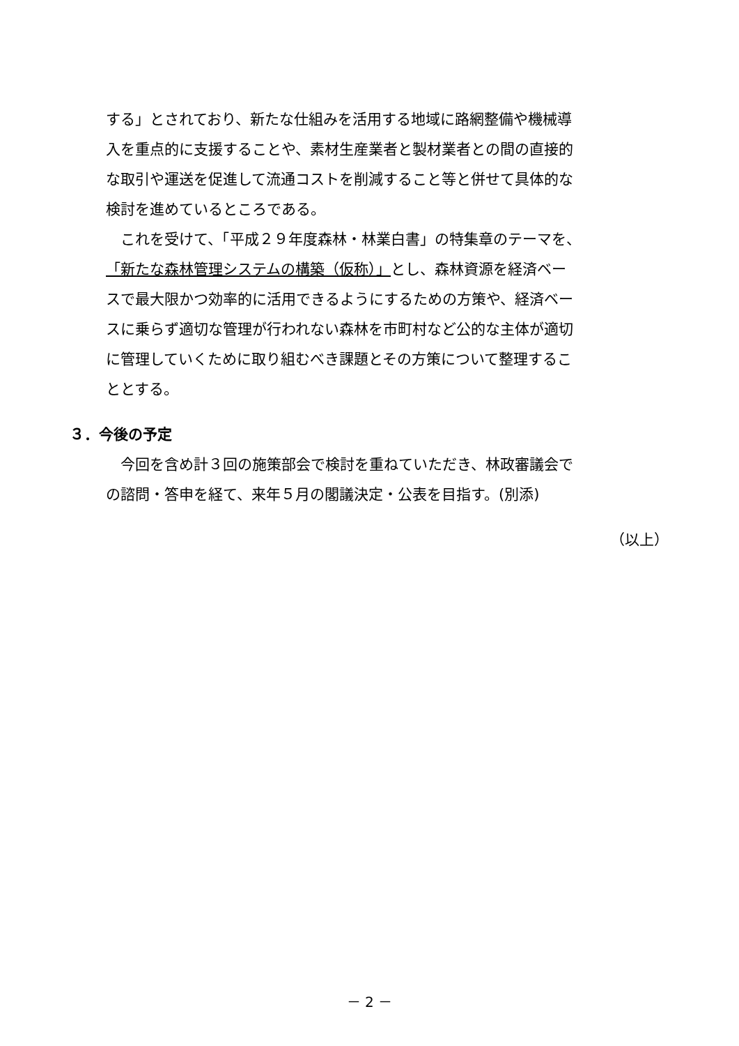する」とされており、新たな仕組みを活用する地域に路網整備や機械導
入を重点的に支援することや、素材生産業者と製材業者との間の直接的
な取引や運送を促進して流通コストを削減すること等と併せて具体的な
検討を進めているところである。
　これを受けて、「平成２９年度森林・林業白書」の特集章のテーマを、
「新たな森林管理システムの構築（仮称）」とし、森林資源を経済ベー
スで最大限かつ効率的に活用できるようにするための方策や、経済ベー
スに乗らず適切な管理が行われない森林を市町村など公的な主体が適切
に管理していくために取り組むべき課題とその方策について整理するこ
ととする。
３．今後の予定
　今回を含め計３回の施策部会で検討を重ねていただき、林政審議会で
の諮問・答申を経て、来年５月の閣議決定・公表を目指す。(別添)
（以上）
－ 2 －